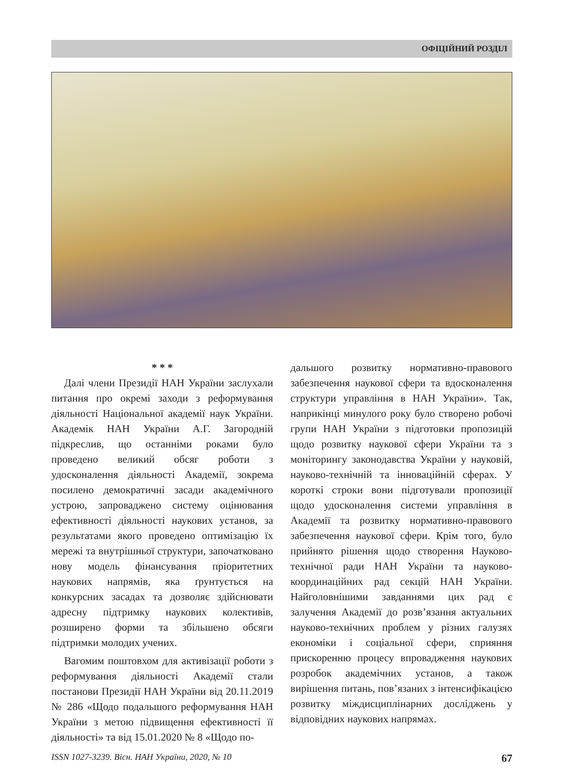ОФІЦІЙНИЙ РОЗДІЛ
* * *
Далі члени Президії НАН України заслухали питання про окремі заходи з реформування діяльності Національної академії наук України. Академік НАН України А.Г. Загородній підкреслив, що останніми роками було проведено великий обсяг роботи з удосконалення діяльності Академії, зокрема посилено демократичні засади академічного устрою, запроваджено систему оцінювання ефективності діяльності наукових установ, за результатами якого проведено оптимізацію їх мережі та внутрішньої структури, започатковано нову модель фінансування пріоритетних наукових напрямів, яка ґрунтується на конкурсних засадах та дозволяє здійснювати адресну підтримку наукових колективів, розширено форми та збільшено обсяги підтримки молодих учених.
Вагомим поштовхом для активізації роботи з реформування діяльності Академії стали постанови Президії НАН України від 20.11.2019 № 286 «Щодо подальшого реформування НАН України з метою підвищення ефективності її діяльності» та від 15.01.2020 № 8 «Щодо по-
дальшого розвитку нормативно-правового забезпечення наукової сфери та вдосконалення структури управління в НАН України». Так, наприкінці минулого року було створено робочі групи НАН України з підготовки пропозицій щодо розвитку наукової сфери України та з моніторингу законодавства України у науковій, науково-технічній та інноваційній сферах. У короткі строки вони підготували пропозиції щодо удосконалення системи управління в Академії та розвитку нормативно-правового забезпечення наукової сфери. Крім того, було прийнято рішення щодо створення Науково-технічної ради НАН України та науково-координаційних рад секцій НАН України. Найголовнішими завданнями цих рад є залучення Академії до розв’язання актуальних науково-технічних проблем у різних галузях економіки і соціальної сфери, сприяння прискоренню процесу впровадження наукових розробок академічних установ, а також вирішення питань, пов’язаних з інтенсифікацією розвитку міждисциплінарних досліджень у відповідних наукових напрямах.
ISSN 1027-3239. Вісн. НАН України, 2020, № 10 67